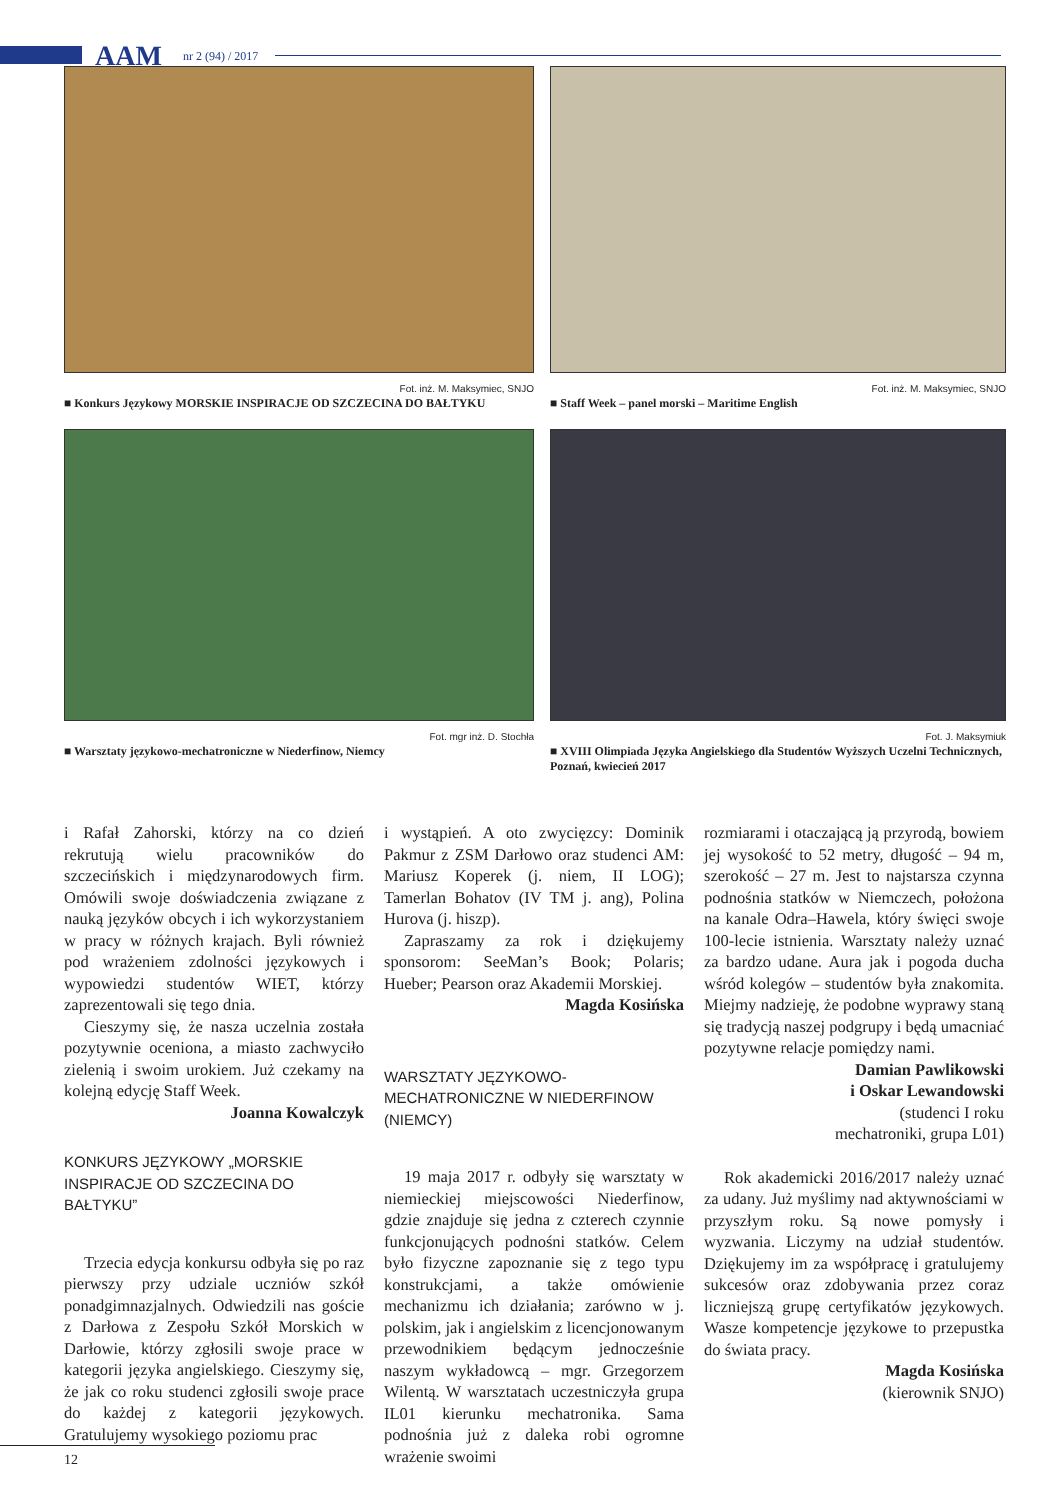AAM nr 2 (94) / 2017
Fot. inż. M. Maksymiec, SNJO
■ Konkurs Językowy MORSKIE INSPIRACJE OD SZCZECINA DO BAŁTYKU
Fot. inż. M. Maksymiec, SNJO
■ Staff Week – panel morski – Maritime English
Fot. mgr inż. D. Stochła
■ Warsztaty językowo-mechatroniczne w Niederfinow, Niemcy
Fot. J. Maksymiuk
■ XVIII Olimpiada Języka Angielskiego dla Studentów Wyższych Uczelni Technicznych, Poznań, kwiecień 2017
i Rafał Zahorski, którzy na co dzień rekrutują wielu pracowników do szczecińskich i międzynarodowych firm. Omówili swoje doświadczenia związane z nauką języków obcych i ich wykorzystaniem w pracy w różnych krajach. Byli również pod wrażeniem zdolności językowych i wypowiedzi studentów WIET, którzy zaprezentowali się tego dnia.
Cieszymy się, że nasza uczelnia została pozytywnie oceniona, a miasto zachwyciło zielenią i swoim urokiem. Już czekamy na kolejną edycję Staff Week.
Joanna Kowalczyk
KONKURS JĘZYKOWY „MORSKIE INSPIRACJE OD SZCZECINA DO BAŁTYKU”
Trzecia edycja konkursu odbyła się po raz pierwszy przy udziale uczniów szkół ponadgimnazjalnych. Odwiedzili nas goście z Darłowa z Zespołu Szkół Morskich w Darłowie, którzy zgłosili swoje prace w kategorii języka angielskiego. Cieszymy się, że jak co roku studenci zgłosili swoje prace do każdej z kategorii językowych. Gratulujemy wysokiego poziomu prac
i wystąpień. A oto zwycięzcy: Dominik Pakmur z ZSM Darłowo oraz studenci AM: Mariusz Koperek (j. niem, II LOG); Tamerlan Bohatov (IV TM j. ang), Polina Hurova (j. hiszp).
Zapraszamy za rok i dziękujemy sponsorom: SeeMan’s Book; Polaris; Hueber; Pearson oraz Akademii Morskiej.
Magda Kosińska
WARSZTATY JĘZYKOWO-MECHATRONICZNE W NIEDERFINOW (NIEMCY)
19 maja 2017 r. odbyły się warsztaty w niemieckiej miejscowości Niederfinow, gdzie znajduje się jedna z czterech czynnie funkcjonujących podnośni statków. Celem było fizyczne zapoznanie się z tego typu konstrukcjami, a także omówienie mechanizmu ich działania; zarówno w j. polskim, jak i angielskim z licencjonowanym przewodnikiem będącym jednocześnie naszym wykładowcą – mgr. Grzegorzem Wilentą. W warsztatach uczestniczyła grupa IL01 kierunku mechatronika. Sama podnośnia już z daleka robi ogromne wrażenie swoimi
rozmiarami i otaczającą ją przyrodą, bowiem jej wysokość to 52 metry, długość – 94 m, szerokość – 27 m. Jest to najstarsza czynna podnośnia statków w Niemczech, położona na kanale Odra–Hawela, który święci swoje 100-lecie istnienia. Warsztaty należy uznać za bardzo udane. Aura jak i pogoda ducha wśród kolegów – studentów była znakomita. Miejmy nadzieję, że podobne wyprawy staną się tradycją naszej podgrupy i będą umacniać pozytywne relacje pomiędzy nami.
Damian Pawlikowski
i Oskar Lewandowski
(studenci I roku
mechatroniki, grupa L01)
Rok akademicki 2016/2017 należy uznać za udany. Już myślimy nad aktywnościami w przyszłym roku. Są nowe pomysły i wyzwania. Liczymy na udział studentów. Dziękujemy im za współpracę i gratulujemy sukcesów oraz zdobywania przez coraz liczniejszą grupę certyfikatów językowych. Wasze kompetencje językowe to przepustka do świata pracy.
Magda Kosińska
(kierownik SNJO)
12